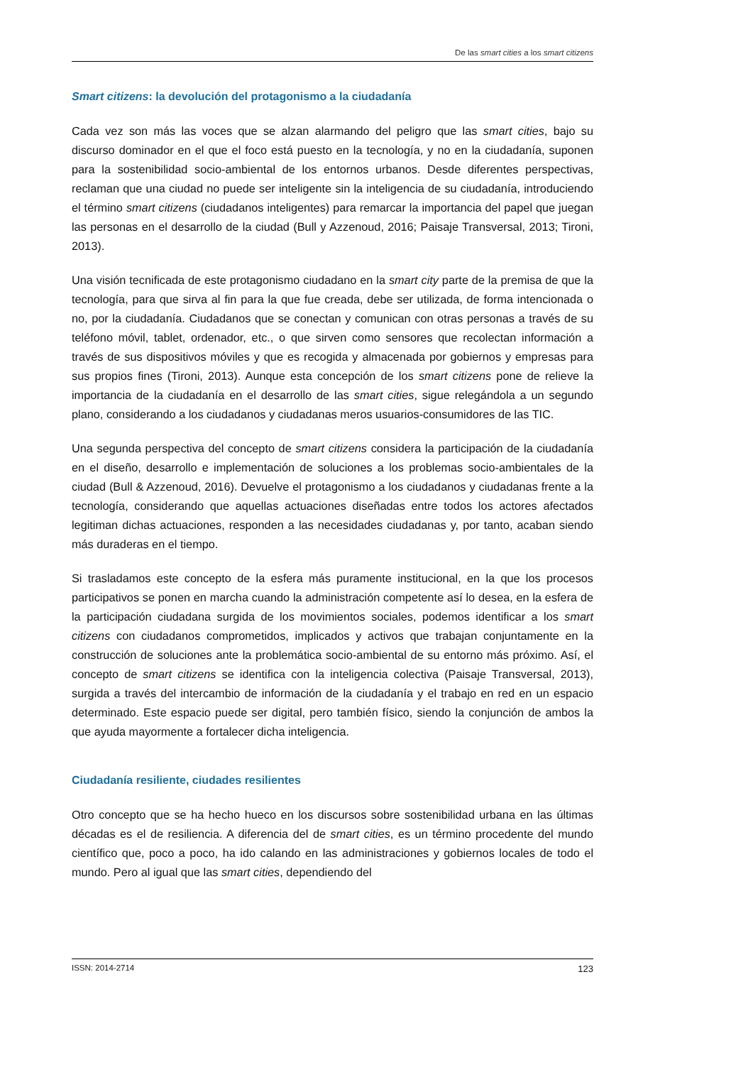De las smart cities a los smart citizens
Smart citizens: la devolución del protagonismo a la ciudadanía
Cada vez son más las voces que se alzan alarmando del peligro que las smart cities, bajo su discurso dominador en el que el foco está puesto en la tecnología, y no en la ciudadanía, suponen para la sostenibilidad socio-ambiental de los entornos urbanos. Desde diferentes perspectivas, reclaman que una ciudad no puede ser inteligente sin la inteligencia de su ciudadanía, introduciendo el término smart citizens (ciudadanos inteligentes) para remarcar la importancia del papel que juegan las personas en el desarrollo de la ciudad (Bull y Azzenoud, 2016; Paisaje Transversal, 2013; Tironi, 2013).
Una visión tecnificada de este protagonismo ciudadano en la smart city parte de la premisa de que la tecnología, para que sirva al fin para la que fue creada, debe ser utilizada, de forma intencionada o no, por la ciudadanía. Ciudadanos que se conectan y comunican con otras personas a través de su teléfono móvil, tablet, ordenador, etc., o que sirven como sensores que recolectan información a través de sus dispositivos móviles y que es recogida y almacenada por gobiernos y empresas para sus propios fines (Tironi, 2013). Aunque esta concepción de los smart citizens pone de relieve la importancia de la ciudadanía en el desarrollo de las smart cities, sigue relegándola a un segundo plano, considerando a los ciudadanos y ciudadanas meros usuarios-consumidores de las TIC.
Una segunda perspectiva del concepto de smart citizens considera la participación de la ciudadanía en el diseño, desarrollo e implementación de soluciones a los problemas socio-ambientales de la ciudad (Bull & Azzenoud, 2016). Devuelve el protagonismo a los ciudadanos y ciudadanas frente a la tecnología, considerando que aquellas actuaciones diseñadas entre todos los actores afectados legitiman dichas actuaciones, responden a las necesidades ciudadanas y, por tanto, acaban siendo más duraderas en el tiempo.
Si trasladamos este concepto de la esfera más puramente institucional, en la que los procesos participativos se ponen en marcha cuando la administración competente así lo desea, en la esfera de la participación ciudadana surgida de los movimientos sociales, podemos identificar a los smart citizens con ciudadanos comprometidos, implicados y activos que trabajan conjuntamente en la construcción de soluciones ante la problemática socio-ambiental de su entorno más próximo. Así, el concepto de smart citizens se identifica con la inteligencia colectiva (Paisaje Transversal, 2013), surgida a través del intercambio de información de la ciudadanía y el trabajo en red en un espacio determinado. Este espacio puede ser digital, pero también físico, siendo la conjunción de ambos la que ayuda mayormente a fortalecer dicha inteligencia.
Ciudadanía resiliente, ciudades resilientes
Otro concepto que se ha hecho hueco en los discursos sobre sostenibilidad urbana en las últimas décadas es el de resiliencia. A diferencia del de smart cities, es un término procedente del mundo científico que, poco a poco, ha ido calando en las administraciones y gobiernos locales de todo el mundo. Pero al igual que las smart cities, dependiendo del
ISSN: 2014-2714 123